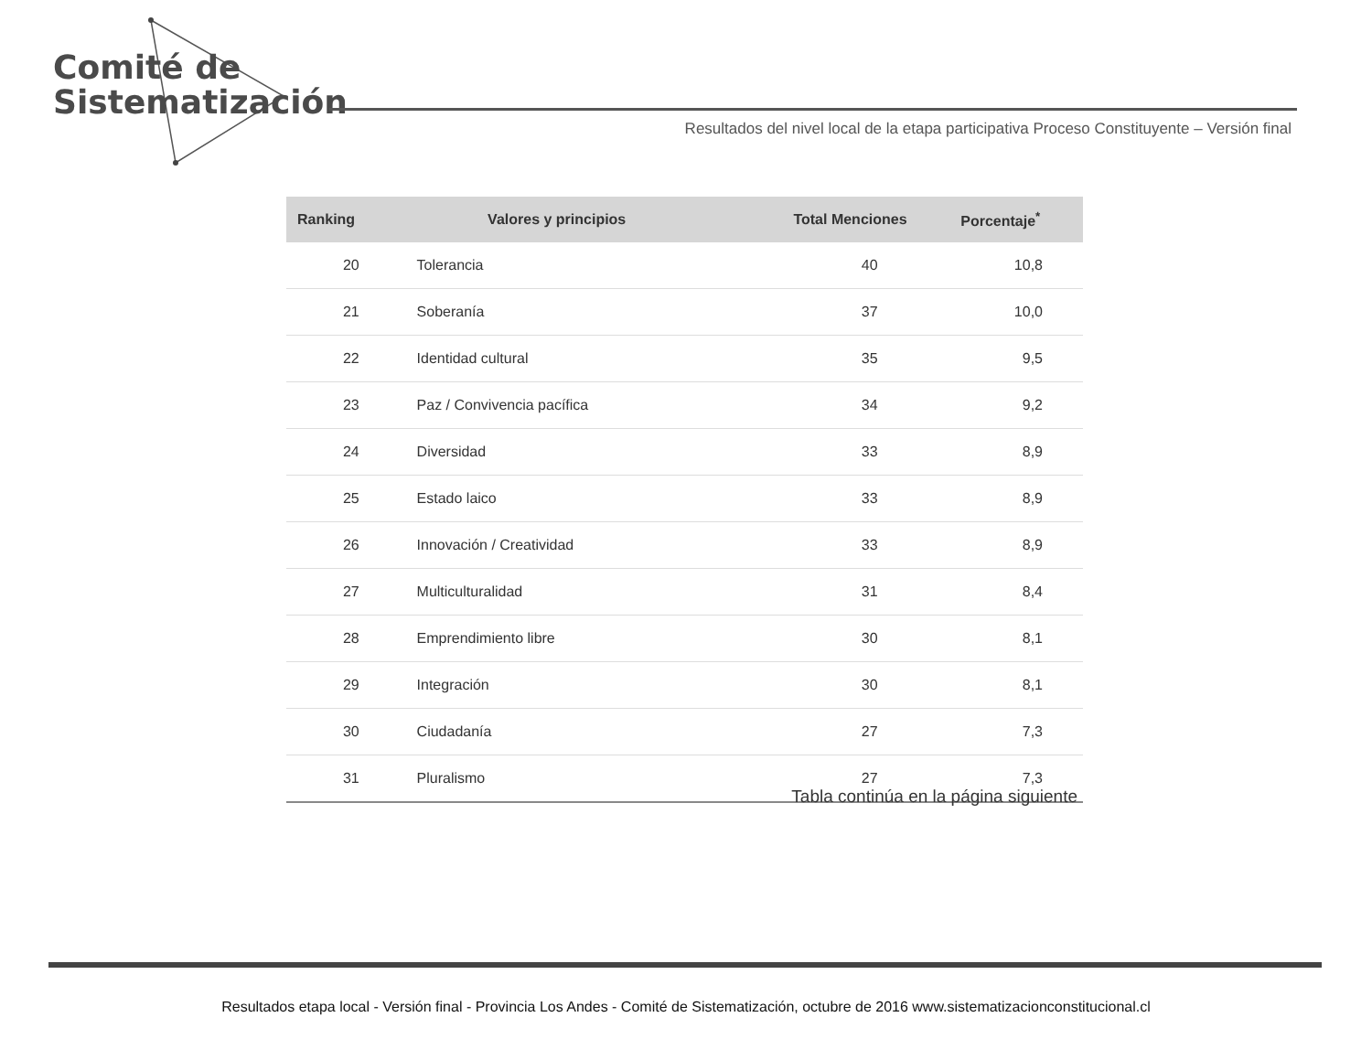Comité de
Sistematización
Resultados del nivel local de la etapa participativa Proceso Constituyente – Versión final
| Ranking | Valores y principios | Total Menciones | Porcentaje<sup>*</sup> |
| --- | --- | --- | --- |
| 20 | Tolerancia | 40 | 10,8 |
| 21 | Soberanía | 37 | 10,0 |
| 22 | Identidad cultural | 35 | 9,5 |
| 23 | Paz / Convivencia pacífica | 34 | 9,2 |
| 24 | Diversidad | 33 | 8,9 |
| 25 | Estado laico | 33 | 8,9 |
| 26 | Innovación / Creatividad | 33 | 8,9 |
| 27 | Multiculturalidad | 31 | 8,4 |
| 28 | Emprendimiento libre | 30 | 8,1 |
| 29 | Integración | 30 | 8,1 |
| 30 | Ciudadanía | 27 | 7,3 |
| 31 | Pluralismo | 27 | 7,3 |
Tabla continúa en la página siguiente
Resultados etapa local - Versión final - Provincia Los Andes - Comité de Sistematización, octubre de 2016 www.sistematizacionconstitucional.cl